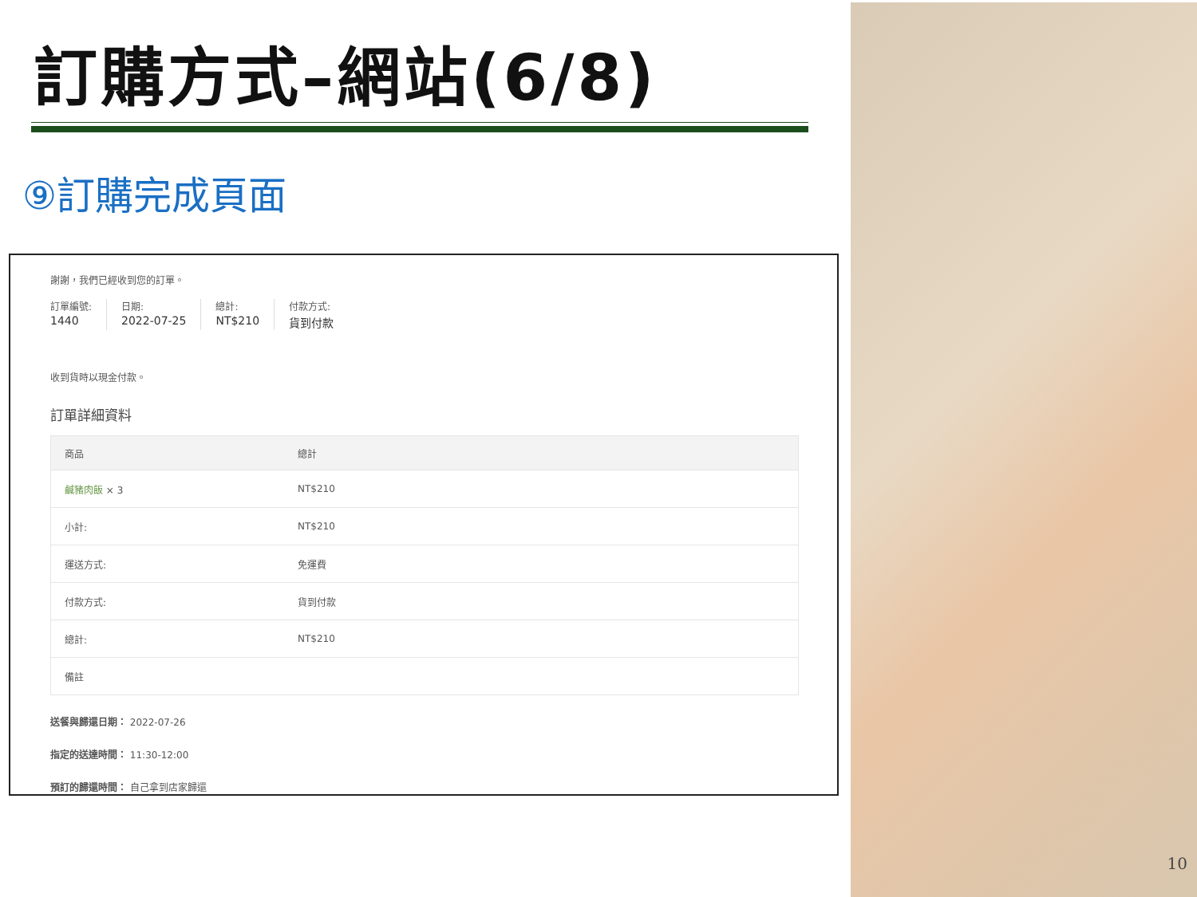訂購方式–網站(6/8)
⑨訂購完成頁面
謝謝，我們已經收到您的訂單。
訂單編號:
1440
日期:
2022-07-25
總計:
NT$210
付款方式:
貨到付款
收到貨時以現金付款。
訂單詳細資料
| 商品 | 總計 |
| --- | --- |
| 鹹豬肉飯 × 3 | NT$210 |
| 小計: | NT$210 |
| 運送方式: | 免運費 |
| 付款方式: | 貨到付款 |
| 總計: | NT$210 |
| 備註 | |
送餐與歸還日期： 2022-07-26
指定的送達時間： 11:30-12:00
預訂的歸還時間： 自己拿到店家歸還
10